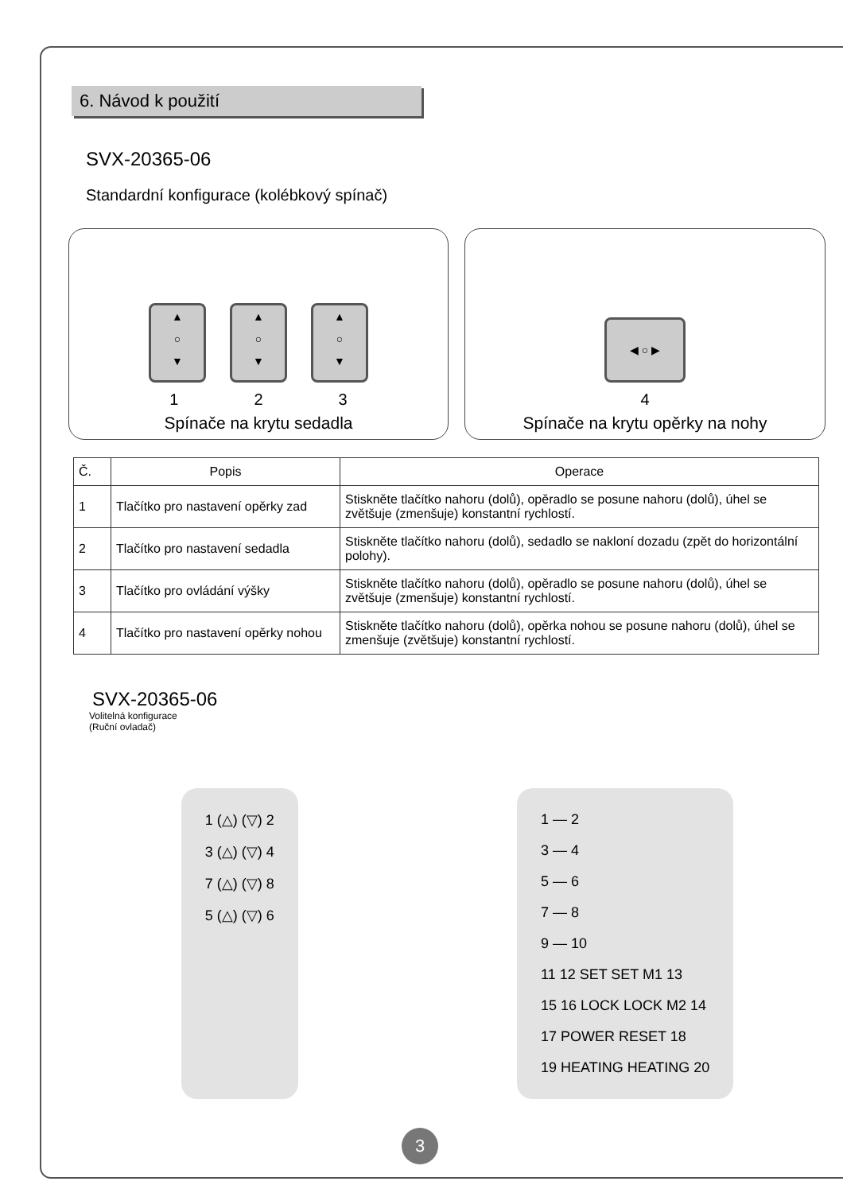6. Návod k použití
SVX-20365-06
Standardní konfigurace (kolébkový spínač)
▲
○
▼
▲
○
▼
▲
○
▼
1 2 3
Spínače na krytu sedadla
◀ ○ ▶
4
Spínače na krytu opěrky na nohy
| Č. | Popis | Operace |
| --- | --- | --- |
| 1 | Tlačítko pro nastavení opěrky zad | Stiskněte tlačítko nahoru (dolů), opěradlo se posune nahoru (dolů), úhel se zvětšuje (zmenšuje) konstantní rychlostí. |
| 2 | Tlačítko pro nastavení sedadla | Stiskněte tlačítko nahoru (dolů), sedadlo se nakloní dozadu (zpět do horizontální polohy). |
| 3 | Tlačítko pro ovládání výšky | Stiskněte tlačítko nahoru (dolů), opěradlo se posune nahoru (dolů), úhel se zvětšuje (zmenšuje) konstantní rychlostí. |
| 4 | Tlačítko pro nastavení opěrky nohou | Stiskněte tlačítko nahoru (dolů), opěrka nohou se posune nahoru (dolů), úhel se zmenšuje (zvětšuje) konstantní rychlostí. |
SVX-20365-06
Volitelná konfigurace
(Ruční ovladač)
1 (△) (▽) 2
3 (△) (▽) 4
7 (△) (▽) 8
5 (△) (▽) 6
1 — 2
3 — 4
5 — 6
7 — 8
9 — 10
11 12 SET SET M1 13
15 16 LOCK LOCK M2 14
17 POWER RESET 18
19 HEATING HEATING 20
3